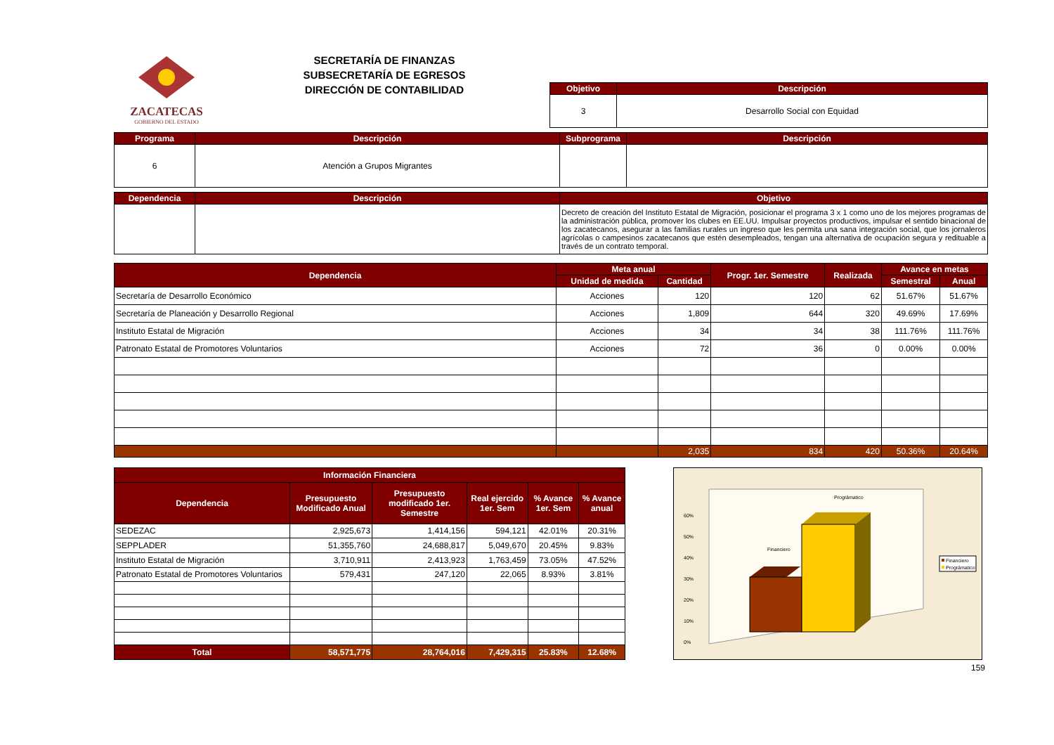ZACATECAS
GOBIERNO DEL ESTADO
SECRETARÍA DE FINANZAS
SUBSECRETARÍA DE EGRESOS
DIRECCIÓN DE CONTABILIDAD
| Objetivo | Descripción |
| --- | --- |
| 3 | Desarrollo Social con Equidad |
| Programa | Descripción | Subprograma | Descripción |
| --- | --- | --- | --- |
| 6 | Atención a Grupos Migrantes | | |
| Dependencia | Descripción | Objetivo |
| --- | --- | --- |
| | | Decreto de creación del Instituto Estatal de Migración, posicionar el programa 3 x 1 como uno de los mejores programas de la administración pública, promover los clubes en EE.UU. Impulsar proyectos productivos, impulsar el sentido binacional de los zacatecanos, asegurar a las familias rurales un ingreso que les permita una sana integración social, que los jornaleros agrícolas o campesinos zacatecanos que estén desempleados, tengan una alternativa de ocupación segura y redituable a través de un contrato temporal. |
| Dependencia | Meta anual | | Progr. 1er. Semestre | Realizada | Avance en metas | |
| --- | --- | --- | --- | --- | --- | --- |
| | Unidad de medida | Cantidad | | | Semestral | Anual |
| Secretaría de Desarrollo Económico | Acciones | 120 | 120 | 62 | 51.67% | 51.67% |
| Secretaría de Planeación y Desarrollo Regional | Acciones | 1,809 | 644 | 320 | 49.69% | 17.69% |
| Instituto Estatal de Migración | Acciones | 34 | 34 | 38 | 111.76% | 111.76% |
| Patronato Estatal de Promotores Voluntarios | Acciones | 72 | 36 | 0 | 0.00% | 0.00% |
| | | 2,035 | 834 | 420 | 50.36% | 20.64% |
| Información Financiera | | | | | |
| --- | --- | --- | --- | --- | --- |
| Dependencia | Presupuesto Modificado Anual | Presupuesto modificado 1er. Semestre | Real ejercido 1er. Sem | % Avance 1er. Sem | % Avance anual |
| SEDEZAC | 2,925,673 | 1,414,156 | 594,121 | 42.01% | 20.31% |
| SEPPLADER | 51,355,760 | 24,688,817 | 5,049,670 | 20.45% | 9.83% |
| Instituto Estatal de Migración | 3,710,911 | 2,413,923 | 1,763,459 | 73.05% | 47.52% |
| Patronato Estatal de Promotores Voluntarios | 579,431 | 247,120 | 22,065 | 8.93% | 3.81% |
| Total | 58,571,775 | 28,764,016 | 7,429,315 | 25.83% | 12.68% |
60%
50%
40%
30%
20%
10%
0%
Financiero
Prográmatico
Financiero
Prográmatico
159